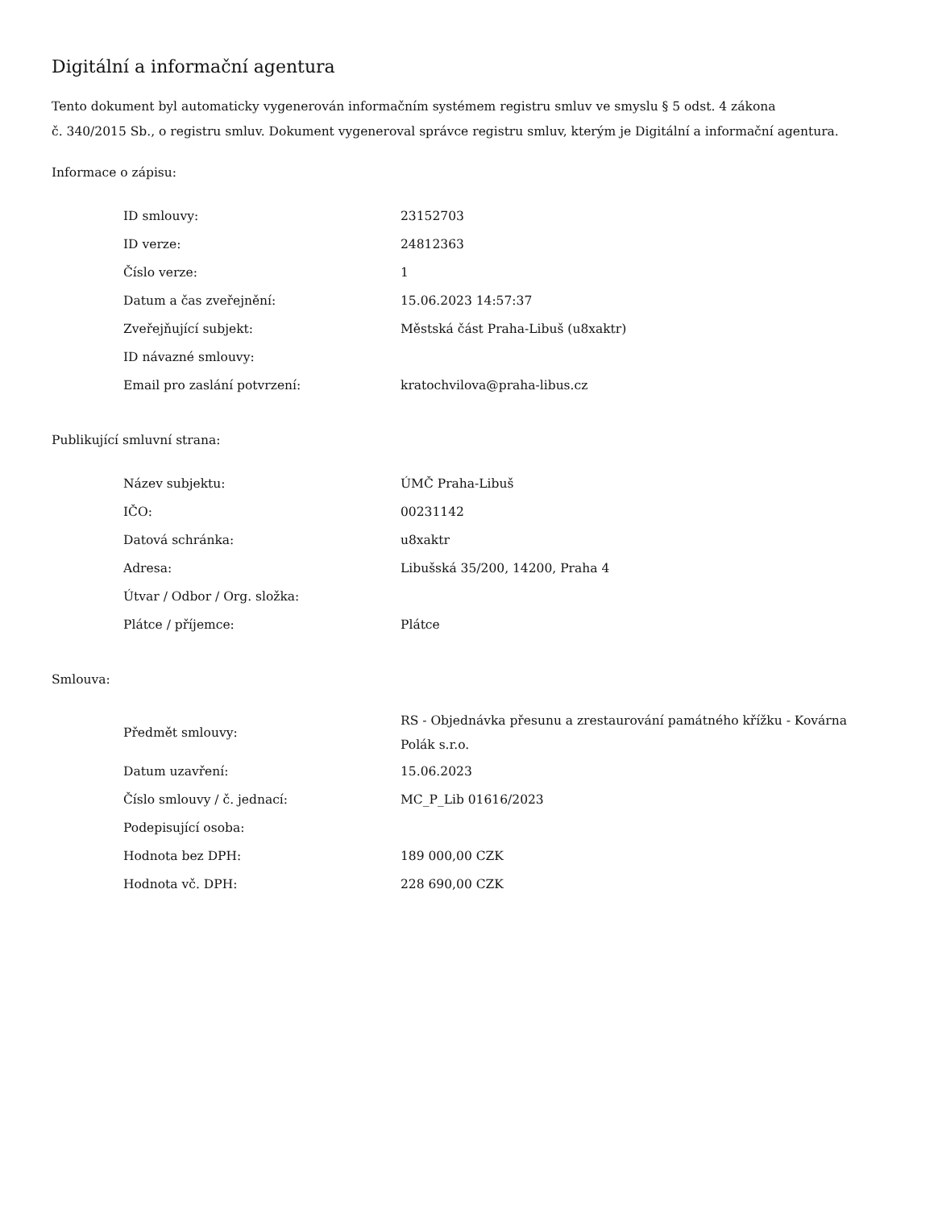Digitální a informační agentura
Tento dokument byl automaticky vygenerován informačním systémem registru smluv ve smyslu § 5 odst. 4 zákona
č. 340/2015 Sb., o registru smluv. Dokument vygeneroval správce registru smluv, kterým je Digitální a informační agentura.
Informace o zápisu:
| ID smlouvy: | 23152703 |
| ID verze: | 24812363 |
| Číslo verze: | 1 |
| Datum a čas zveřejnění: | 15.06.2023 14:57:37 |
| Zveřejňující subjekt: | Městská část Praha-Libuš (u8xaktr) |
| ID návazné smlouvy: | |
| Email pro zaslání potvrzení: | kratochvilova@praha-libus.cz |
Publikující smluvní strana:
| Název subjektu: | ÚMČ Praha-Libuš |
| IČO: | 00231142 |
| Datová schránka: | u8xaktr |
| Adresa: | Libušská 35/200, 14200, Praha 4 |
| Útvar / Odbor / Org. složka: | |
| Plátce / příjemce: | Plátce |
Smlouva:
| Předmět smlouvy: | RS - Objednávka přesunu a zrestaurování památného křížku - Kovárna Polák s.r.o. |
| Datum uzavření: | 15.06.2023 |
| Číslo smlouvy / č. jednací: | MC_P_Lib 01616/2023 |
| Podepisující osoba: | |
| Hodnota bez DPH: | 189 000,00 CZK |
| Hodnota vč. DPH: | 228 690,00 CZK |